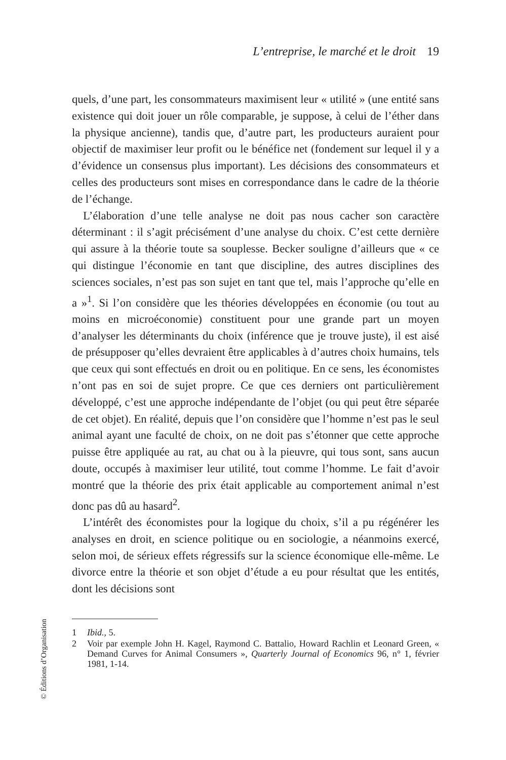L’entreprise, le marché et le droit 19
quels, d’une part, les consommateurs maximisent leur « utilité » (une entité sans existence qui doit jouer un rôle comparable, je suppose, à celui de l’éther dans la physique ancienne), tandis que, d’autre part, les producteurs auraient pour objectif de maximiser leur profit ou le bénéfice net (fondement sur lequel il y a d’évidence un consensus plus important). Les décisions des consommateurs et celles des producteurs sont mises en correspondance dans le cadre de la théorie de l’échange.
L’élaboration d’une telle analyse ne doit pas nous cacher son caractère déterminant : il s’agit précisément d’une analyse du choix. C’est cette dernière qui assure à la théorie toute sa souplesse. Becker souligne d’ailleurs que « ce qui distingue l’économie en tant que discipline, des autres disciplines des sciences sociales, n’est pas son sujet en tant que tel, mais l’approche qu’elle en a »<sup>1</sup>. Si l’on considère que les théories développées en économie (ou tout au moins en microéconomie) constituent pour une grande part un moyen d’analyser les déterminants du choix (inférence que je trouve juste), il est aisé de présupposer qu’elles devraient être applicables à d’autres choix humains, tels que ceux qui sont effectués en droit ou en politique. En ce sens, les économistes n’ont pas en soi de sujet propre. Ce que ces derniers ont particulièrement développé, c’est une approche indépendante de l’objet (ou qui peut être séparée de cet objet). En réalité, depuis que l’on considère que l’homme n’est pas le seul animal ayant une faculté de choix, on ne doit pas s’étonner que cette approche puisse être appliquée au rat, au chat ou à la pieuvre, qui tous sont, sans aucun doute, occupés à maximiser leur utilité, tout comme l’homme. Le fait d’avoir montré que la théorie des prix était applicable au comportement animal n’est donc pas dû au hasard<sup>2</sup>.
L’intérêt des économistes pour la logique du choix, s’il a pu régénérer les analyses en droit, en science politique ou en sociologie, a néanmoins exercé, selon moi, de sérieux effets régressifs sur la science économique elle-même. Le divorce entre la théorie et son objet d’étude a eu pour résultat que les entités, dont les décisions sont
1 Ibid., 5.
2 Voir par exemple John H. Kagel, Raymond C. Battalio, Howard Rachlin et Leonard Green, « Demand Curves for Animal Consumers », Quarterly Journal of Economics 96, n° 1, février 1981, 1-14.
© Éditions d’Organisation